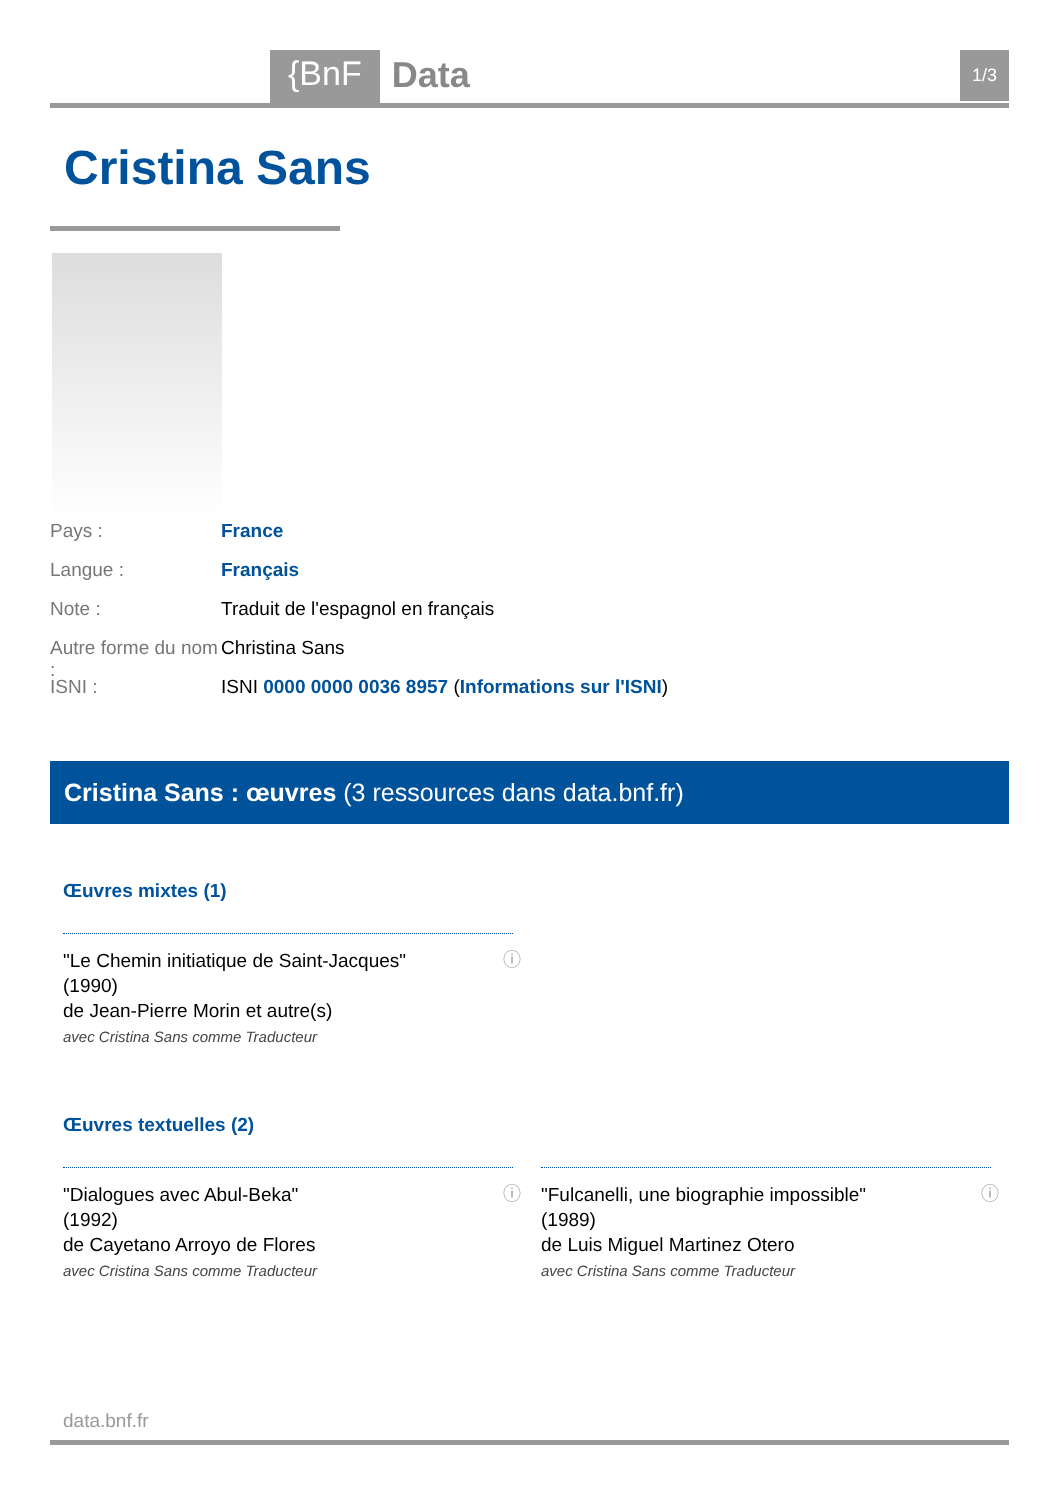{BnF Data 1/3
Cristina Sans
Pays : France
Langue : Français
Note : Traduit de l'espagnol en français
Autre forme du nom : Christina Sans
ISNI : ISNI 0000 0000 0036 8957 (Informations sur l'ISNI)
Cristina Sans : œuvres (3 ressources dans data.bnf.fr)
Œuvres mixtes (1)
ⓘ "Le Chemin initiatique de Saint-Jacques"
(1990)
de Jean-Pierre Morin et autre(s)
avec Cristina Sans comme Traducteur
Œuvres textuelles (2)
ⓘ "Dialogues avec Abul-Beka"
(1992)
de Cayetano Arroyo de Flores
avec Cristina Sans comme Traducteur
ⓘ "Fulcanelli, une biographie impossible"
(1989)
de Luis Miguel Martinez Otero
avec Cristina Sans comme Traducteur
data.bnf.fr